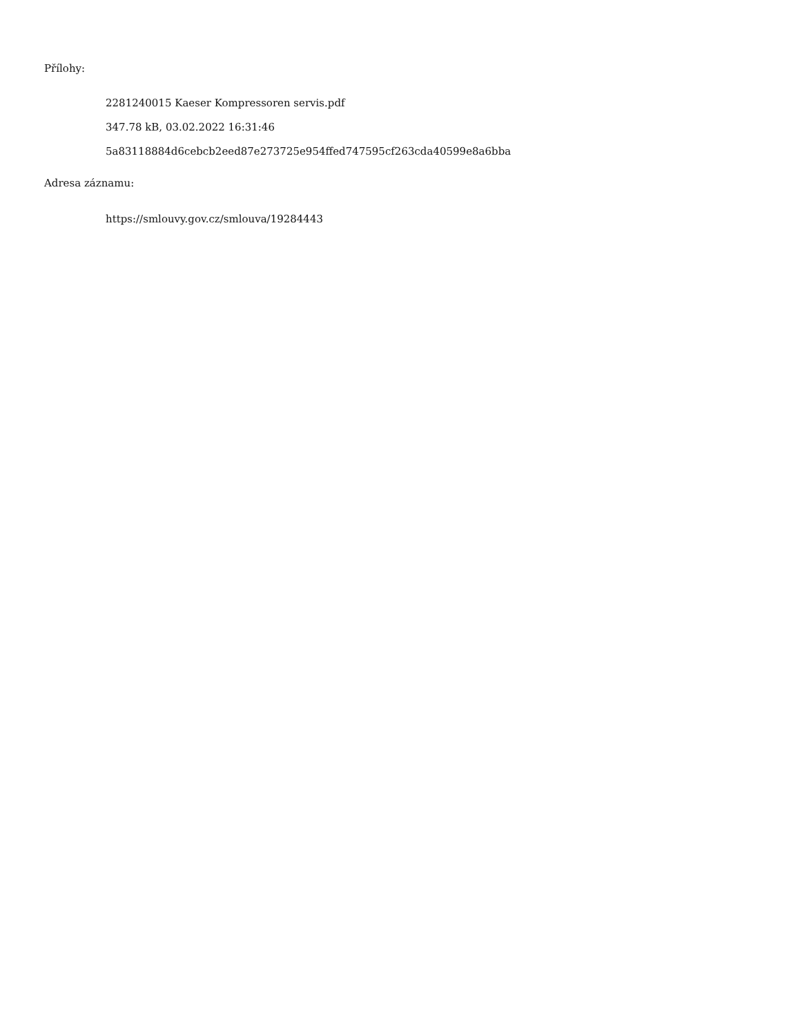Přílohy:
2281240015 Kaeser Kompressoren servis.pdf
347.78 kB, 03.02.2022 16:31:46
5a83118884d6cebcb2eed87e273725e954ffed747595cf263cda40599e8a6bba
Adresa záznamu:
https://smlouvy.gov.cz/smlouva/19284443